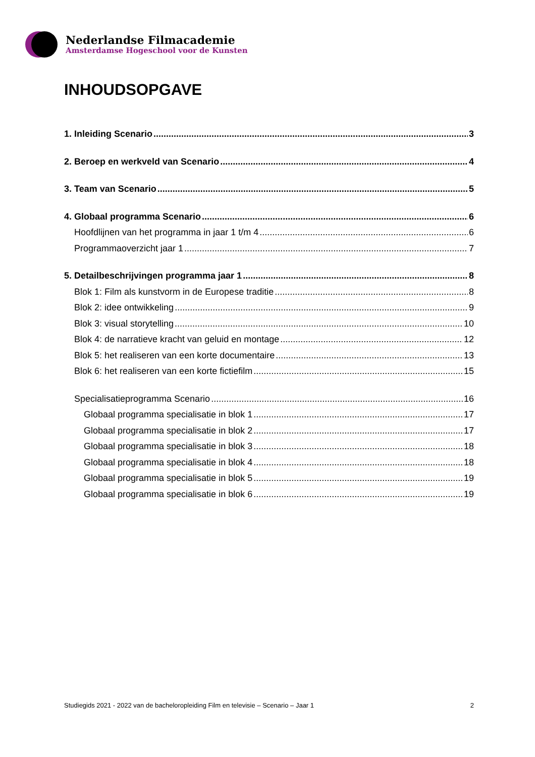Nederlandse Filmacademie
Amsterdamse Hogeschool voor de Kunsten
INHOUDSOPGAVE
1. Inleiding Scenario 3
2. Beroep en werkveld van Scenario 4
3. Team van Scenario 5
4. Globaal programma Scenario 6
Hoofdlijnen van het programma in jaar 1 t/m 4 6
Programmaoverzicht jaar 1 7
5. Detailbeschrijvingen programma jaar 1 8
Blok 1: Film als kunstvorm in de Europese traditie 8
Blok 2: idee ontwikkeling 9
Blok 3: visual storytelling 10
Blok 4: de narratieve kracht van geluid en montage 12
Blok 5: het realiseren van een korte documentaire 13
Blok 6: het realiseren van een korte fictiefilm 15
Specialisatieprogramma Scenario 16
Globaal programma specialisatie in blok 1 17
Globaal programma specialisatie in blok 2 17
Globaal programma specialisatie in blok 3 18
Globaal programma specialisatie in blok 4 18
Globaal programma specialisatie in blok 5 19
Globaal programma specialisatie in blok 6 19
Studiegids 2021 - 2022 van de bacheloropleiding Film en televisie – Scenario – Jaar 1 2